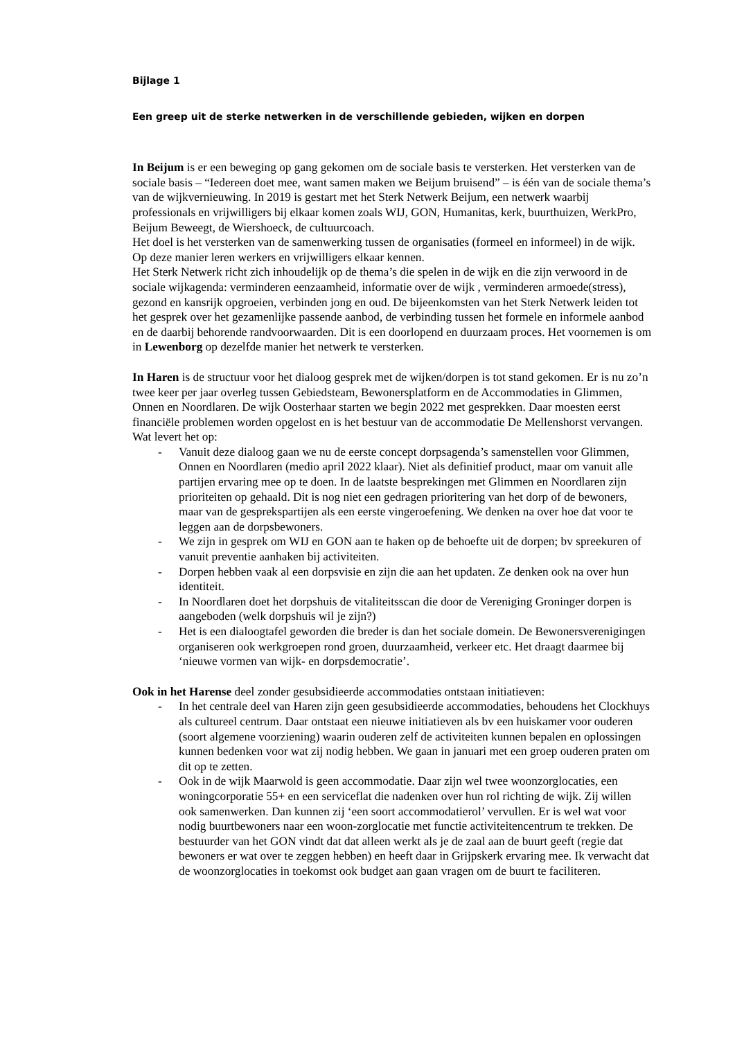Bijlage 1
Een greep uit de sterke netwerken in de verschillende gebieden, wijken en dorpen
In Beijum is er een beweging op gang gekomen om de sociale basis te versterken. Het versterken van de sociale basis – “Iedereen doet mee, want samen maken we Beijum bruisend” – is één van de sociale thema’s van de wijkvernieuwing. In 2019 is gestart met het Sterk Netwerk Beijum, een netwerk waarbij professionals en vrijwilligers bij elkaar komen zoals WIJ, GON, Humanitas, kerk, buurthuizen, WerkPro, Beijum Beweegt, de Wiershoeck, de cultuurcoach.
Het doel is het versterken van de samenwerking tussen de organisaties (formeel en informeel) in de wijk. Op deze manier leren werkers en vrijwilligers elkaar kennen.
Het Sterk Netwerk richt zich inhoudelijk op de thema’s die spelen in de wijk en die zijn verwoord in de sociale wijkagenda: verminderen eenzaamheid, informatie over de wijk , verminderen armoede(stress), gezond en kansrijk opgroeien, verbinden jong en oud. De bijeenkomsten van het Sterk Netwerk leiden tot het gesprek over het gezamenlijke passende aanbod, de verbinding tussen het formele en informele aanbod en de daarbij behorende randvoorwaarden. Dit is een doorlopend en duurzaam proces. Het voornemen is om in Lewenborg op dezelfde manier het netwerk te versterken.
In Haren is de structuur voor het dialoog gesprek met de wijken/dorpen is tot stand gekomen. Er is nu zo’n twee keer per jaar overleg tussen Gebiedsteam, Bewonersplatform en de Accommodaties in Glimmen, Onnen en Noordlaren. De wijk Oosterhaar starten we begin 2022 met gesprekken. Daar moesten eerst financiële problemen worden opgelost en is het bestuur van de accommodatie De Mellenshorst vervangen. Wat levert het op:
- Vanuit deze dialoog gaan we nu de eerste concept dorpsagenda’s samenstellen voor Glimmen, Onnen en Noordlaren (medio april 2022 klaar). Niet als definitief product, maar om vanuit alle partijen ervaring mee op te doen. In de laatste besprekingen met Glimmen en Noordlaren zijn prioriteiten op gehaald. Dit is nog niet een gedragen prioritering van het dorp of de bewoners, maar van de gesprekspartijen als een eerste vingeroefening. We denken na over hoe dat voor te leggen aan de dorpsbewoners.
- We zijn in gesprek om WIJ en GON aan te haken op de behoefte uit de dorpen; bv spreekuren of vanuit preventie aanhaken bij activiteiten.
- Dorpen hebben vaak al een dorpsvisie en zijn die aan het updaten. Ze denken ook na over hun identiteit.
- In Noordlaren doet het dorpshuis de vitaliteitsscan die door de Vereniging Groninger dorpen is aangeboden (welk dorpshuis wil je zijn?)
- Het is een dialoogtafel geworden die breder is dan het sociale domein. De Bewonersverenigingen organiseren ook werkgroepen rond groen, duurzaamheid, verkeer etc. Het draagt daarmee bij ‘nieuwe vormen van wijk- en dorpsdemocratie’.
Ook in het Harense deel zonder gesubsidieerde accommodaties ontstaan initiatieven:
- In het centrale deel van Haren zijn geen gesubsidieerde accommodaties, behoudens het Clockhuys als cultureel centrum. Daar ontstaat een nieuwe initiatieven als bv een huiskamer voor ouderen (soort algemene voorziening) waarin ouderen zelf de activiteiten kunnen bepalen en oplossingen kunnen bedenken voor wat zij nodig hebben. We gaan in januari met een groep ouderen praten om dit op te zetten.
- Ook in de wijk Maarwold is geen accommodatie. Daar zijn wel twee woonzorglocaties, een woningcorporatie 55+ en een serviceflat die nadenken over hun rol richting de wijk. Zij willen ook samenwerken. Dan kunnen zij ‘een soort accommodatierol’ vervullen. Er is wel wat voor nodig buurtbewoners naar een woon-zorglocatie met functie activiteitencentrum te trekken. De bestuurder van het GON vindt dat dat alleen werkt als je de zaal aan de buurt geeft (regie dat bewoners er wat over te zeggen hebben) en heeft daar in Grijpskerk ervaring mee. Ik verwacht dat de woonzorglocaties in toekomst ook budget aan gaan vragen om de buurt te faciliteren.